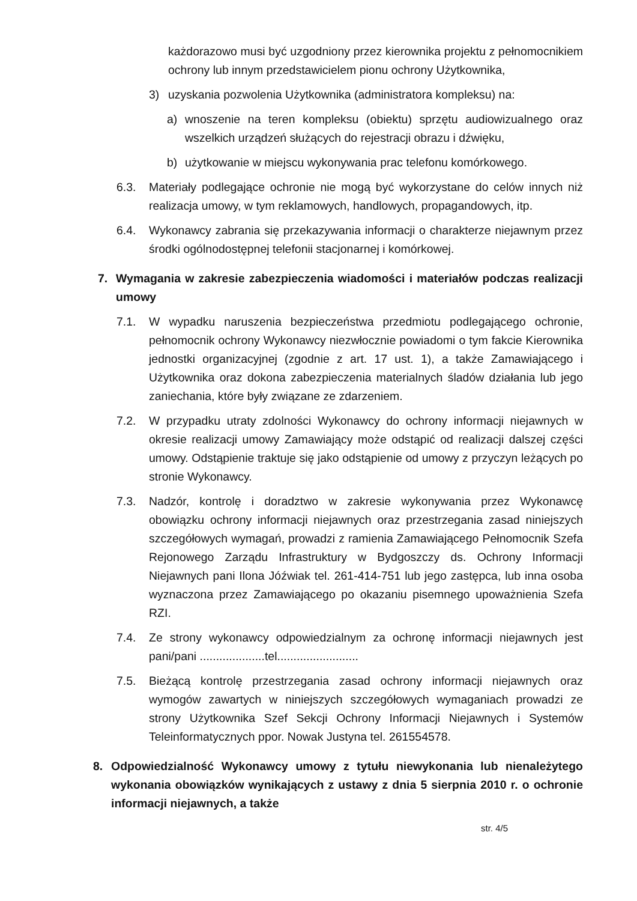każdorazowo musi być uzgodniony przez kierownika projektu z pełnomocnikiem ochrony lub innym przedstawicielem pionu ochrony Użytkownika,
3) uzyskania pozwolenia Użytkownika (administratora kompleksu) na:
a) wnoszenie na teren kompleksu (obiektu) sprzętu audiowizualnego oraz wszelkich urządzeń służących do rejestracji obrazu i dźwięku,
b) użytkowanie w miejscu wykonywania prac telefonu komórkowego.
6.3. Materiały podlegające ochronie nie mogą być wykorzystane do celów innych niż realizacja umowy, w tym reklamowych, handlowych, propagandowych, itp.
6.4. Wykonawcy zabrania się przekazywania informacji o charakterze niejawnym przez środki ogólnodostępnej telefonii stacjonarnej i komórkowej.
7. Wymagania w zakresie zabezpieczenia wiadomości i materiałów podczas realizacji umowy
7.1. W wypadku naruszenia bezpieczeństwa przedmiotu podlegającego ochronie, pełnomocnik ochrony Wykonawcy niezwłocznie powiadomi o tym fakcie Kierownika jednostki organizacyjnej (zgodnie z art. 17 ust. 1), a także Zamawiającego i Użytkownika oraz dokona zabezpieczenia materialnych śladów działania lub jego zaniechania, które były związane ze zdarzeniem.
7.2. W przypadku utraty zdolności Wykonawcy do ochrony informacji niejawnych w okresie realizacji umowy Zamawiający może odstąpić od realizacji dalszej części umowy. Odstąpienie traktuje się jako odstąpienie od umowy z przyczyn leżących po stronie Wykonawcy.
7.3. Nadzór, kontrolę i doradztwo w zakresie wykonywania przez Wykonawcę obowiązku ochrony informacji niejawnych oraz przestrzegania zasad niniejszych szczegółowych wymagań, prowadzi z ramienia Zamawiającego Pełnomocnik Szefa Rejonowego Zarządu Infrastruktury w Bydgoszczy ds. Ochrony Informacji Niejawnych pani Ilona Jóźwiak tel. 261-414-751 lub jego zastępca, lub inna osoba wyznaczona przez Zamawiającego po okazaniu pisemnego upoważnienia Szefa RZI.
7.4. Ze strony wykonawcy odpowiedzialnym za ochronę informacji niejawnych jest pani/pani ....................tel.........................
7.5. Bieżącą kontrolę przestrzegania zasad ochrony informacji niejawnych oraz wymogów zawartych w niniejszych szczegółowych wymaganiach prowadzi ze strony Użytkownika Szef Sekcji Ochrony Informacji Niejawnych i Systemów Teleinformatycznych ppor. Nowak Justyna tel. 261554578.
8. Odpowiedzialność Wykonawcy umowy z tytułu niewykonania lub nienależytego wykonania obowiązków wynikających z ustawy z dnia 5 sierpnia 2010 r. o ochronie informacji niejawnych, a także
str. 4/5